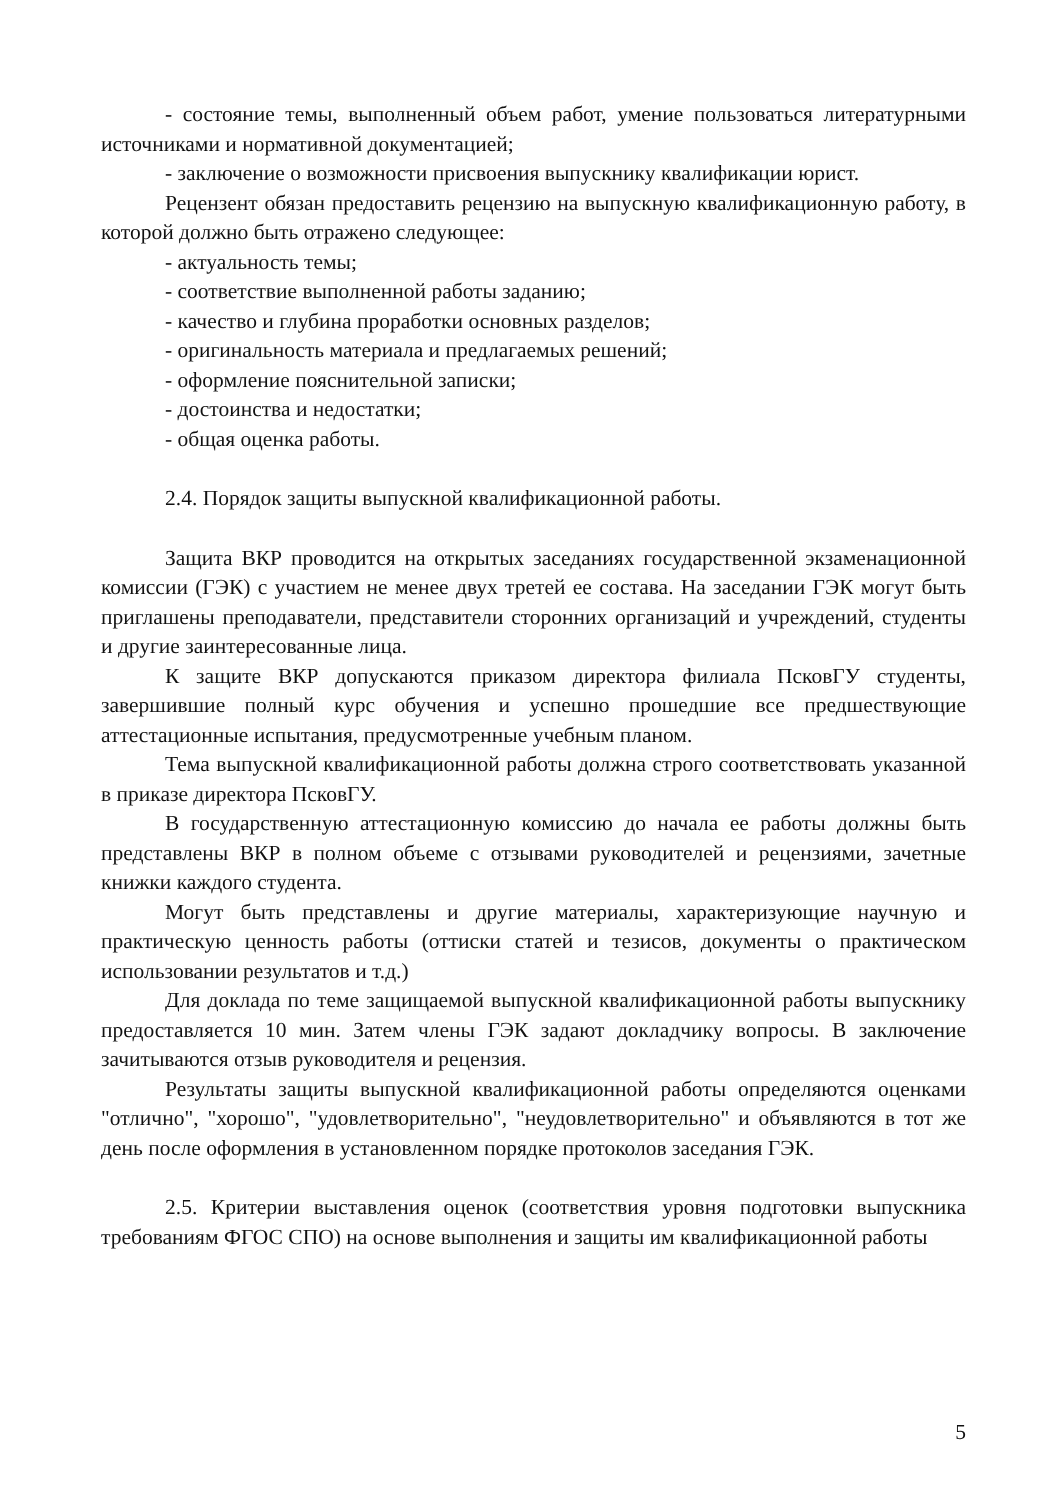- состояние темы, выполненный объем работ, умение пользоваться литературными источниками и нормативной документацией;
- заключение о возможности присвоения выпускнику квалификации юрист.
Рецензент обязан предоставить рецензию на выпускную квалификационную работу, в которой должно быть отражено следующее:
- актуальность темы;
- соответствие выполненной работы заданию;
- качество и глубина проработки основных разделов;
- оригинальность материала и предлагаемых решений;
- оформление пояснительной записки;
- достоинства и недостатки;
- общая оценка работы.
2.4. Порядок защиты выпускной квалификационной работы.
Защита ВКР проводится на открытых заседаниях государственной экзаменационной комиссии (ГЭК) с участием не менее двух третей ее состава. На заседании ГЭК могут быть приглашены преподаватели, представители сторонних организаций и учреждений, студенты и другие заинтересованные лица.
К защите ВКР допускаются приказом директора филиала ПсковГУ студенты, завершившие полный курс обучения и успешно прошедшие все предшествующие аттестационные испытания, предусмотренные учебным планом.
Тема выпускной квалификационной работы должна строго соответствовать указанной в приказе директора ПсковГУ.
В государственную аттестационную комиссию до начала ее работы должны быть представлены ВКР в полном объеме с отзывами руководителей и рецензиями, зачетные книжки каждого студента.
Могут быть представлены и другие материалы, характеризующие научную и практическую ценность работы (оттиски статей и тезисов, документы о практическом использовании результатов и т.д.)
Для доклада по теме защищаемой выпускной квалификационной работы выпускнику предоставляется 10 мин. Затем члены ГЭК задают докладчику вопросы. В заключение зачитываются отзыв руководителя и рецензия.
Результаты защиты выпускной квалификационной работы определяются оценками "отлично", "хорошо", "удовлетворительно", "неудовлетворительно" и объявляются в тот же день после оформления в установленном порядке протоколов заседания ГЭК.
2.5. Критерии выставления оценок (соответствия уровня подготовки выпускника требованиям ФГОС СПО) на основе выполнения и защиты им квалификационной работы
5